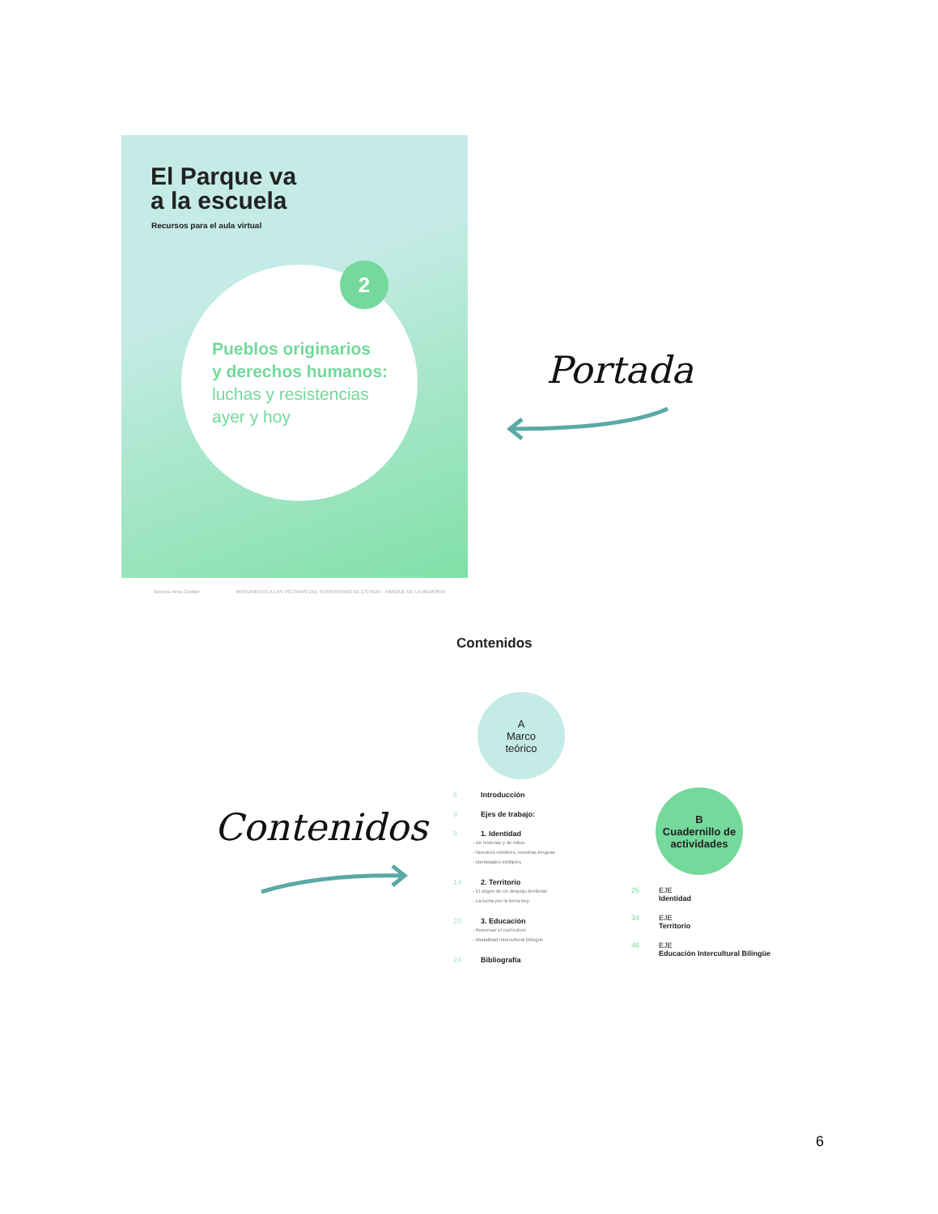El Parque va
a la escuela
Recursos para el aula virtual
2
Pueblos originarios
y derechos humanos:
luchas y resistencias
ayer y hoy
Buenos Aires Ciudad MONUMENTO A LAS VÍCTIMAS DEL TERRORISMO DE ESTADO · PARQUE DE LA MEMORIA
Portada
Contenidos
Contenidos
A
Marco
teórico
6 Introducción
9 Ejes de trabajo:
9 1. Identidad
- De historias y de mitos
- Nuestros nombres, nuestras lenguas
- Identidades múltiples
14 2. Territorio
- El origen de un despojo territorial
- La lucha por la tierra hoy
20 3. Educación
- Repensar el currículum
- Modalidad Intercultural Bilingüe
24 Bibliografía
B
Cuadernillo de actividades
26 EJE
Identidad
34 EJE
Territorio
46 EJE
Educación Intercultural Bilingüe
6